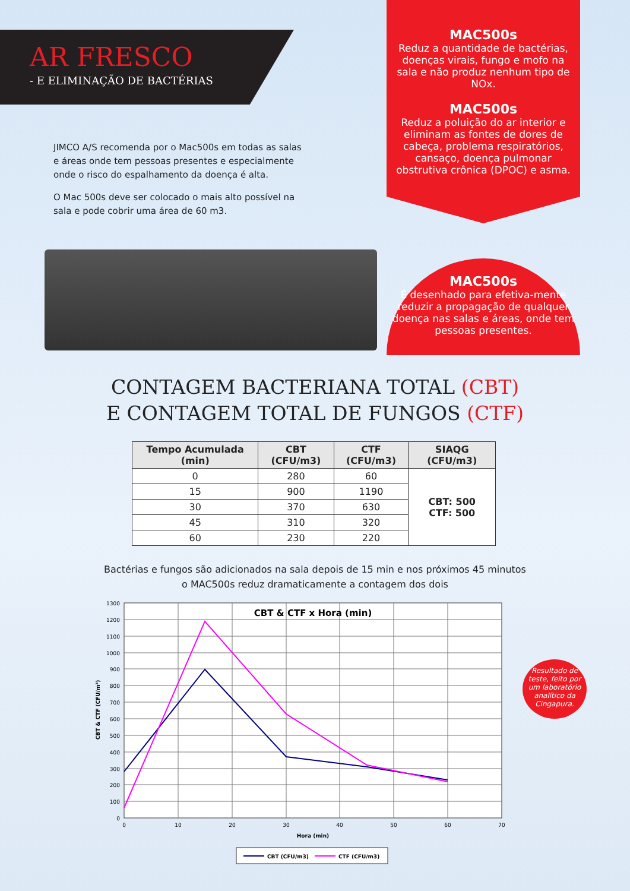AR FRESCO
- E ELIMINAÇÃO DE BACTÉRIAS
MAC500s
Reduz a quantidade de bactérias, doenças virais, fungo e mofo na sala e não produz nenhum tipo de NOx.
MAC500s
Reduz a poluição do ar interior e eliminam as fontes de dores de cabeça, problema respiratórios, cansaço, doença pulmonar obstrutiva crônica (DPOC) e asma.
JIMCO A/S recomenda por o Mac500s em todas as salas e áreas onde tem pessoas presentes e especialmente onde o risco do espalhamento da doença é alta.
O Mac 500s deve ser colocado o mais alto possível na sala e pode cobrir uma área de 60 m3.
MAC500s
É desenhado para efetiva-mente reduzir a propagação de qualquer doença nas salas e áreas, onde tem pessoas presentes.
CONTAGEM BACTERIANA TOTAL (CBT)
E CONTAGEM TOTAL DE FUNGOS (CTF)
| Tempo Acumulada (min) | CBT (CFU/m3) | CTF (CFU/m3) | SIAQG (CFU/m3) |
| --- | --- | --- | --- |
| 0 | 280 | 60 | CBT: 500 CTF: 500 |
| 15 | 900 | 1190 | |
| 30 | 370 | 630 | |
| 45 | 310 | 320 | |
| 60 | 230 | 220 | |
Bactérias e fungos são adicionados na sala depois de 15 min e nos próximos 45 minutos
o MAC500s reduz dramaticamente a contagem dos dois
CBT & CTF x Hora (min)
1300
1200
1100
1000
900
800
700
600
500
400
300
200
100
0
0
10
20
30
40
50
60
70
Hora (min)
CBT & CTF (CFU/m³)
CBT (CFU/m3)
CTF (CFU/m3)
Resultado de teste, feito por um laboratório analítico da Cingapura.